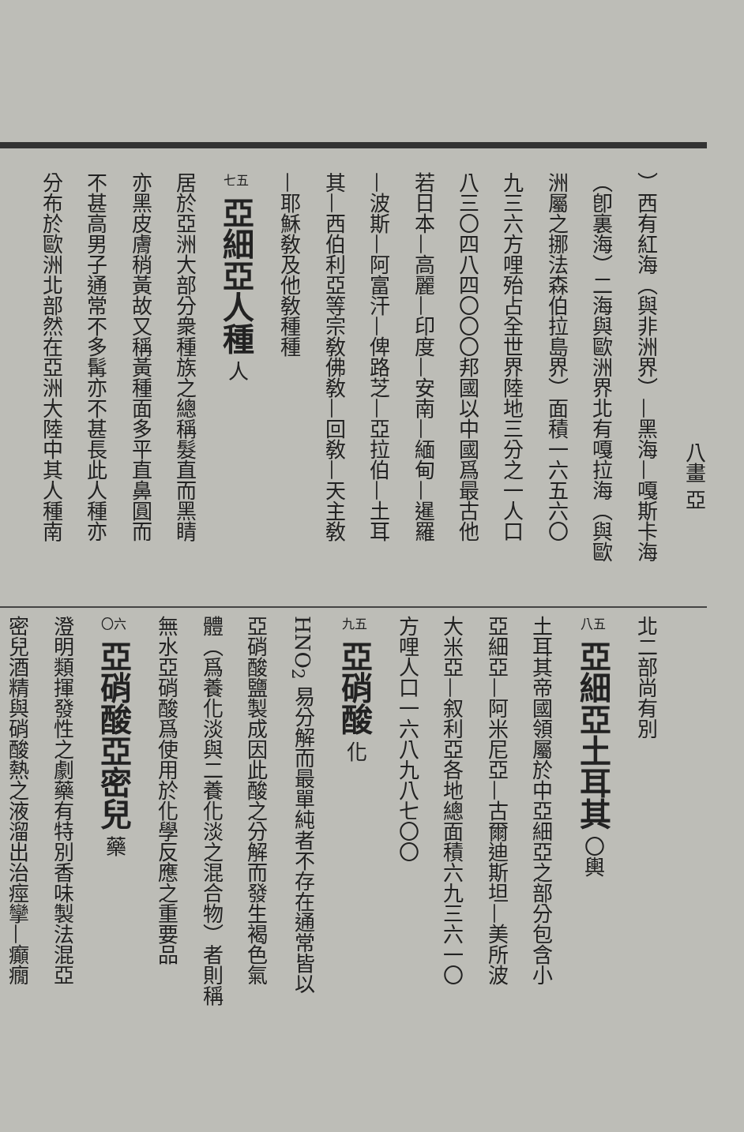八畫 亞
）西有紅海（與非洲界）—黑海—嘎斯卡海
（卽裏海）二海與歐洲界北有嘎拉海（與歐
洲屬之挪法森伯拉島界）面積一六五六〇
九三六方哩殆占全世界陸地三分之一人口
八三〇四八四〇〇〇邦國以中國爲最古他
若日本—高麗—印度—安南—緬甸—暹羅
—波斯—阿富汗—俾路芝—亞拉伯—土耳
其—西伯利亞等宗敎佛敎—回敎—天主敎
—耶穌敎及他敎種種
七五 亞細亞人種 人
居於亞洲大部分衆種族之總稱髮直而黑睛
亦黑皮膚稍黃故又稱黃種面多平直鼻圓而
不甚高男子通常不多髯亦不甚長此人種亦
分布於歐洲北部然在亞洲大陸中其人種南
北二部尚有別
八五 亞細亞土耳其 〇輿
土耳其帝國領屬於中亞細亞之部分包含小
亞細亞—阿米尼亞—古爾迪斯坦—美所波
大米亞—叙利亞各地總面積六九三六一〇
方哩人口一六八九八七〇〇
九五 亞硝酸 化
HNO<sub>2</sub> 易分解而最單純者不存在通常皆以
亞硝酸鹽製成因此酸之分解而發生褐色氣
體（爲養化淡與二養化淡之混合物）者則稱
無水亞硝酸爲使用於化學反應之重要品
〇六 亞硝酸亞密兒 藥
澄明類揮發性之劇藥有特別香味製法混亞
密兒酒精與硝酸熱之液溜出治痙攣—癲癇